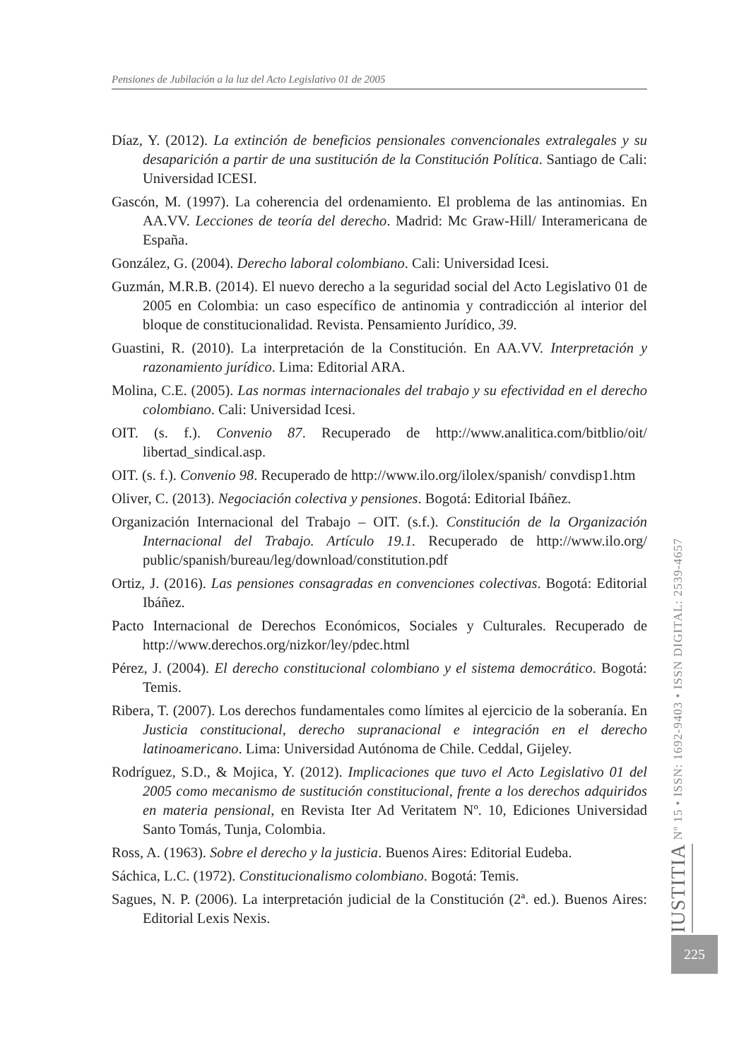Pensiones de Jubilación a la luz del Acto Legislativo 01 de 2005
Díaz, Y. (2012). La extinción de beneficios pensionales convencionales extralegales y su desaparición a partir de una sustitución de la Constitución Política. Santiago de Cali: Universidad ICESI.
Gascón, M. (1997). La coherencia del ordenamiento. El problema de las antinomias. En AA.VV. Lecciones de teoría del derecho. Madrid: Mc Graw-Hill/ Interamericana de España.
González, G. (2004). Derecho laboral colombiano. Cali: Universidad Icesi.
Guzmán, M.R.B. (2014). El nuevo derecho a la seguridad social del Acto Legislativo 01 de 2005 en Colombia: un caso específico de antinomia y contradicción al interior del bloque de constitucionalidad. Revista. Pensamiento Jurídico, 39.
Guastini, R. (2010). La interpretación de la Constitución. En AA.VV. Interpretación y razonamiento jurídico. Lima: Editorial ARA.
Molina, C.E. (2005). Las normas internacionales del trabajo y su efectividad en el derecho colombiano. Cali: Universidad Icesi.
OIT. (s. f.). Convenio 87. Recuperado de http://www.analitica.com/bitblio/oit/ libertad_sindical.asp.
OIT. (s. f.). Convenio 98. Recuperado de http://www.ilo.org/ilolex/spanish/ convdisp1.htm
Oliver, C. (2013). Negociación colectiva y pensiones. Bogotá: Editorial Ibáñez.
Organización Internacional del Trabajo – OIT. (s.f.). Constitución de la Organización Internacional del Trabajo. Artículo 19.1. Recuperado de http://www.ilo.org/ public/spanish/bureau/leg/download/constitution.pdf
Ortiz, J. (2016). Las pensiones consagradas en convenciones colectivas. Bogotá: Editorial Ibáñez.
Pacto Internacional de Derechos Económicos, Sociales y Culturales. Recuperado de http://www.derechos.org/nizkor/ley/pdec.html
Pérez, J. (2004). El derecho constitucional colombiano y el sistema democrático. Bogotá: Temis.
Ribera, T. (2007). Los derechos fundamentales como límites al ejercicio de la soberanía. En Justicia constitucional, derecho supranacional e integración en el derecho latinoamericano. Lima: Universidad Autónoma de Chile. Ceddal, Gijeley.
Rodríguez, S.D., & Mojica, Y. (2012). Implicaciones que tuvo el Acto Legislativo 01 del 2005 como mecanismo de sustitución constitucional, frente a los derechos adquiridos en materia pensional, en Revista Iter Ad Veritatem Nº. 10, Ediciones Universidad Santo Tomás, Tunja, Colombia.
Ross, A. (1963). Sobre el derecho y la justicia. Buenos Aires: Editorial Eudeba.
Sáchica, L.C. (1972). Constitucionalismo colombiano. Bogotá: Temis.
Sagues, N. P. (2006). La interpretación judicial de la Constitución (2ª. ed.). Buenos Aires: Editorial Lexis Nexis.
IUSTITIA Nº 15 • ISSN: 1692-9403 • ISSN DIGITAL: 2539-4657
225